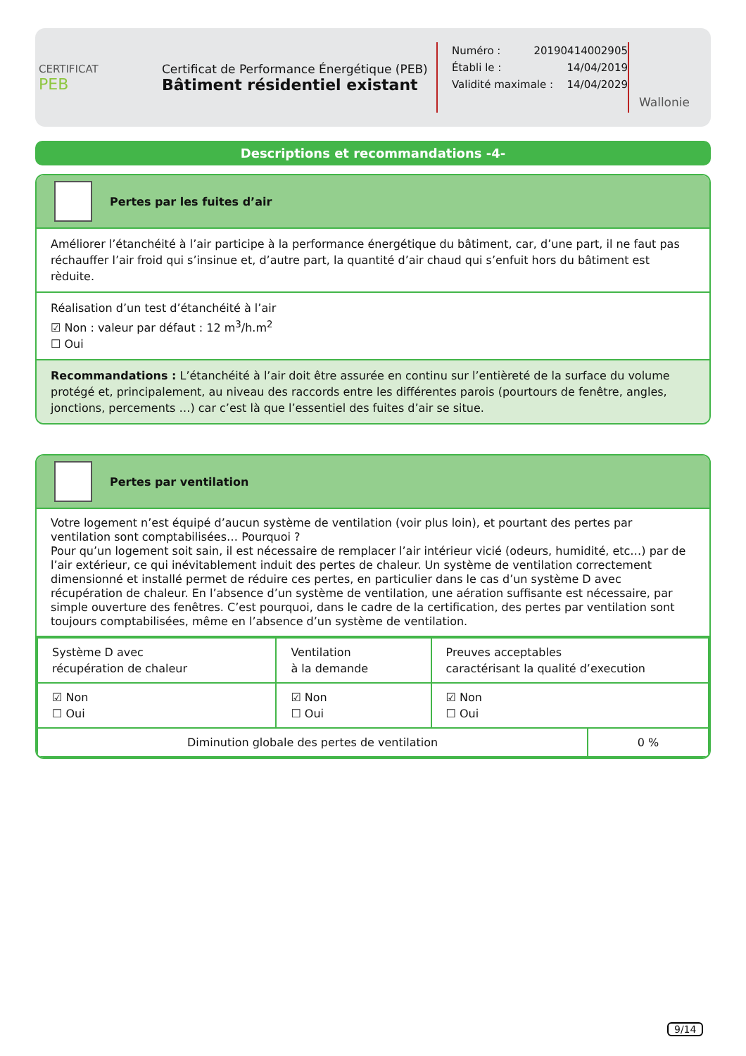CERTIFICAT
PEB
Certificat de Performance Énergétique (PEB)
Bâtiment résidentiel existant
Numéro : 20190414002905
Établi le : 14/04/2019
Validité maximale : 14/04/2029
Wallonie
Descriptions et recommandations -4-
Pertes par les fuites d’air
Améliorer l’étanchéité à l’air participe à la performance énergétique du bâtiment, car, d’une part, il ne faut pas réchauffer l’air froid qui s’insinue et, d’autre part, la quantité d’air chaud qui s’enfuit hors du bâtiment est rèduite.
Réalisation d’un test d’étanchéité à l’air
☑ Non : valeur par défaut : 12 m<sup>3</sup>/h.m<sup>2</sup>
☐ Oui
Recommandations : L’étanchéité à l’air doit être assurée en continu sur l’entièreté de la surface du volume protégé et, principalement, au niveau des raccords entre les différentes parois (pourtours de fenêtre, angles, jonctions, percements …) car c’est là que l’essentiel des fuites d’air se situe.
Pertes par ventilation
Votre logement n’est équipé d’aucun système de ventilation (voir plus loin), et pourtant des pertes par ventilation sont comptabilisées… Pourquoi ?
Pour qu’un logement soit sain, il est nécessaire de remplacer l’air intérieur vicié (odeurs, humidité, etc…) par de l’air extérieur, ce qui inévitablement induit des pertes de chaleur. Un système de ventilation correctement dimensionné et installé permet de réduire ces pertes, en particulier dans le cas d’un système D avec récupération de chaleur. En l’absence d’un système de ventilation, une aération suffisante est nécessaire, par simple ouverture des fenêtres. C’est pourquoi, dans le cadre de la certification, des pertes par ventilation sont toujours comptabilisées, même en l’absence d’un système de ventilation.
| Système D avec récupération de chaleur | Ventilation à la demande | Preuves acceptables caractérisant la qualité d’execution | |
| ☑ Non ☐ Oui | ☑ Non ☐ Oui | ☑ Non ☐ Oui | |
| Diminution globale des pertes de ventilation | | | 0 % |
9/14